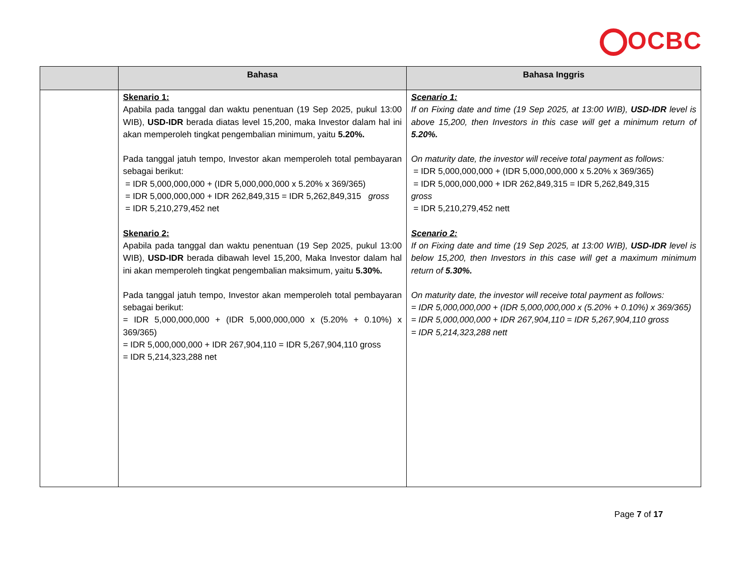OCBC
| | Bahasa | Bahasa Inggris |
| --- | --- | --- |
| | Skenario 1: Apabila pada tanggal dan waktu penentuan (19 Sep 2025, pukul 13:00 WIB), USD-IDR berada diatas level 15,200, maka Investor dalam hal ini akan memperoleh tingkat pengembalian minimum, yaitu 5.20%. Pada tanggal jatuh tempo, Investor akan memperoleh total pembayaran sebagai berikut: = IDR 5,000,000,000 + (IDR 5,000,000,000 x 5.20% x 369/365) = IDR 5,000,000,000 + IDR 262,849,315 = IDR 5,262,849,315 gross = IDR 5,210,279,452 net Skenario 2: Apabila pada tanggal dan waktu penentuan (19 Sep 2025, pukul 13:00 WIB), USD-IDR berada dibawah level 15,200, Maka Investor dalam hal ini akan memperoleh tingkat pengembalian maksimum, yaitu 5.30%. Pada tanggal jatuh tempo, Investor akan memperoleh total pembayaran sebagai berikut: = IDR 5,000,000,000 + (IDR 5,000,000,000 x (5.20% + 0.10%) x 369/365) = IDR 5,000,000,000 + IDR 267,904,110 = IDR 5,267,904,110 gross = IDR 5,214,323,288 net | Scenario 1: If on Fixing date and time (19 Sep 2025, at 13:00 WIB), USD-IDR level is above 15,200, then Investors in this case will get a minimum return of 5.20%. On maturity date, the investor will receive total payment as follows: = IDR 5,000,000,000 + (IDR 5,000,000,000 x 5.20% x 369/365) = IDR 5,000,000,000 + IDR 262,849,315 = IDR 5,262,849,315 gross = IDR 5,210,279,452 nett Scenario 2: If on Fixing date and time (19 Sep 2025, at 13:00 WIB), USD-IDR level is below 15,200, then Investors in this case will get a maximum minimum return of 5.30%. On maturity date, the investor will receive total payment as follows: = IDR 5,000,000,000 + (IDR 5,000,000,000 x (5.20% + 0.10%) x 369/365) = IDR 5,000,000,000 + IDR 267,904,110 = IDR 5,267,904,110 gross = IDR 5,214,323,288 nett |
Page 7 of 17